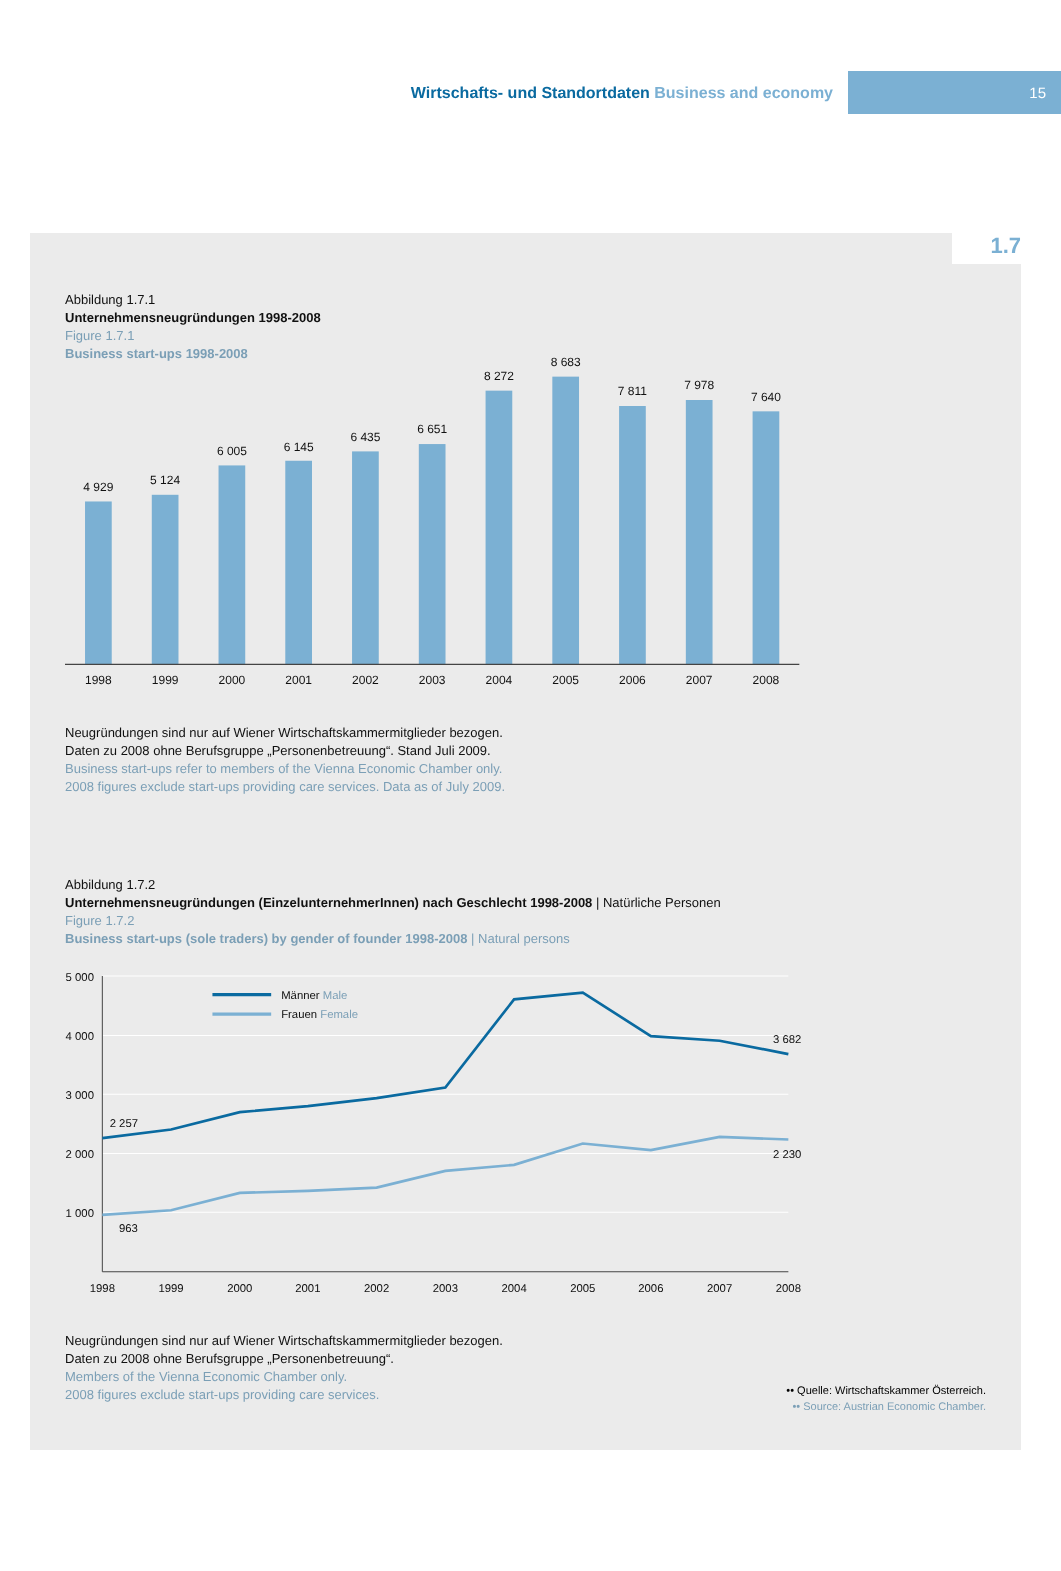Wirtschafts- und Standortdaten Business and economy
15
1.7
Abbildung 1.7.1
Unternehmensneugründungen 1998-2008
Figure 1.7.1
Business start-ups 1998-2008
4 929
5 124
6 005
6 145
6 435
6 651
8 272
8 683
7 811
7 978
7 640
1998
1999
2000
2001
2002
2003
2004
2005
2006
2007
2008
Neugründungen sind nur auf Wiener Wirtschaftskammermitglieder bezogen.
Daten zu 2008 ohne Berufsgruppe „Personenbetreuung“. Stand Juli 2009.
Business start-ups refer to members of the Vienna Economic Chamber only.
2008 figures exclude start-ups providing care services. Data as of July 2009.
Abbildung 1.7.2
Unternehmensneugründungen (EinzelunternehmerInnen) nach Geschlecht 1998-2008 | Natürliche Personen
Figure 1.7.2
Business start-ups (sole traders) by gender of founder 1998-2008 | Natural persons
Männer Male
Frauen Female
5 000
4 000
3 000
2 000
1 000
2 257
963
3 682
2 230
1998
1999
2000
2001
2002
2003
2004
2005
2006
2007
2008
Neugründungen sind nur auf Wiener Wirtschaftskammermitglieder bezogen.
Daten zu 2008 ohne Berufsgruppe „Personenbetreuung“.
Members of the Vienna Economic Chamber only.
2008 figures exclude start-ups providing care services.
•• Quelle: Wirtschaftskammer Österreich.
•• Source: Austrian Economic Chamber.